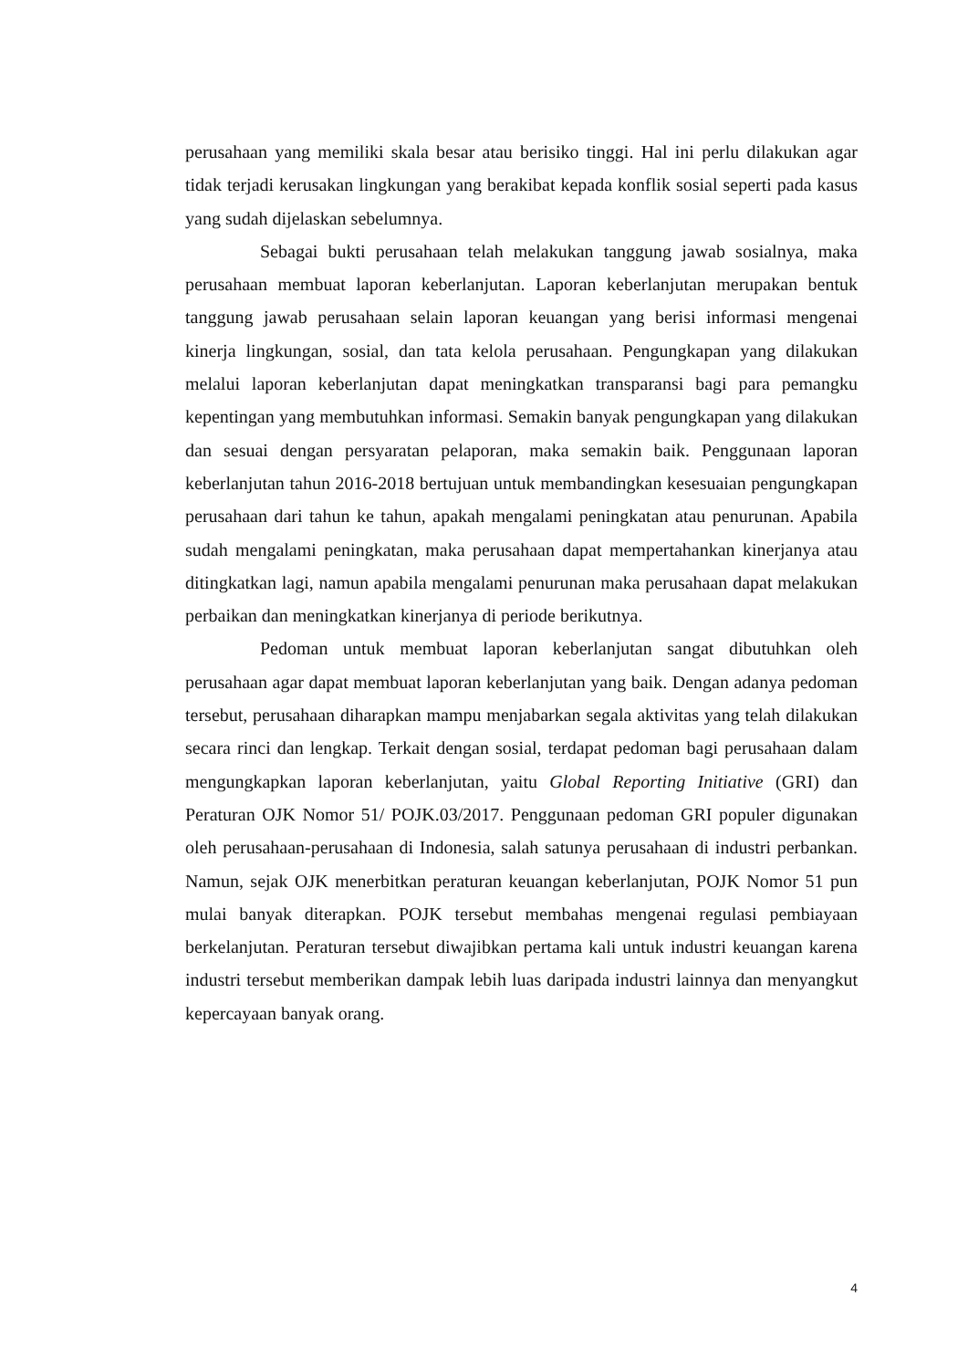perusahaan yang memiliki skala besar atau berisiko tinggi. Hal ini perlu dilakukan agar tidak terjadi kerusakan lingkungan yang berakibat kepada konflik sosial seperti pada kasus yang sudah dijelaskan sebelumnya.
Sebagai bukti perusahaan telah melakukan tanggung jawab sosialnya, maka perusahaan membuat laporan keberlanjutan. Laporan keberlanjutan merupakan bentuk tanggung jawab perusahaan selain laporan keuangan yang berisi informasi mengenai kinerja lingkungan, sosial, dan tata kelola perusahaan. Pengungkapan yang dilakukan melalui laporan keberlanjutan dapat meningkatkan transparansi bagi para pemangku kepentingan yang membutuhkan informasi. Semakin banyak pengungkapan yang dilakukan dan sesuai dengan persyaratan pelaporan, maka semakin baik. Penggunaan laporan keberlanjutan tahun 2016-2018 bertujuan untuk membandingkan kesesuaian pengungkapan perusahaan dari tahun ke tahun, apakah mengalami peningkatan atau penurunan. Apabila sudah mengalami peningkatan, maka perusahaan dapat mempertahankan kinerjanya atau ditingkatkan lagi, namun apabila mengalami penurunan maka perusahaan dapat melakukan perbaikan dan meningkatkan kinerjanya di periode berikutnya.
Pedoman untuk membuat laporan keberlanjutan sangat dibutuhkan oleh perusahaan agar dapat membuat laporan keberlanjutan yang baik. Dengan adanya pedoman tersebut, perusahaan diharapkan mampu menjabarkan segala aktivitas yang telah dilakukan secara rinci dan lengkap. Terkait dengan sosial, terdapat pedoman bagi perusahaan dalam mengungkapkan laporan keberlanjutan, yaitu Global Reporting Initiative (GRI) dan Peraturan OJK Nomor 51/ POJK.03/2017. Penggunaan pedoman GRI populer digunakan oleh perusahaan-perusahaan di Indonesia, salah satunya perusahaan di industri perbankan. Namun, sejak OJK menerbitkan peraturan keuangan keberlanjutan, POJK Nomor 51 pun mulai banyak diterapkan. POJK tersebut membahas mengenai regulasi pembiayaan berkelanjutan. Peraturan tersebut diwajibkan pertama kali untuk industri keuangan karena industri tersebut memberikan dampak lebih luas daripada industri lainnya dan menyangkut kepercayaan banyak orang.
4